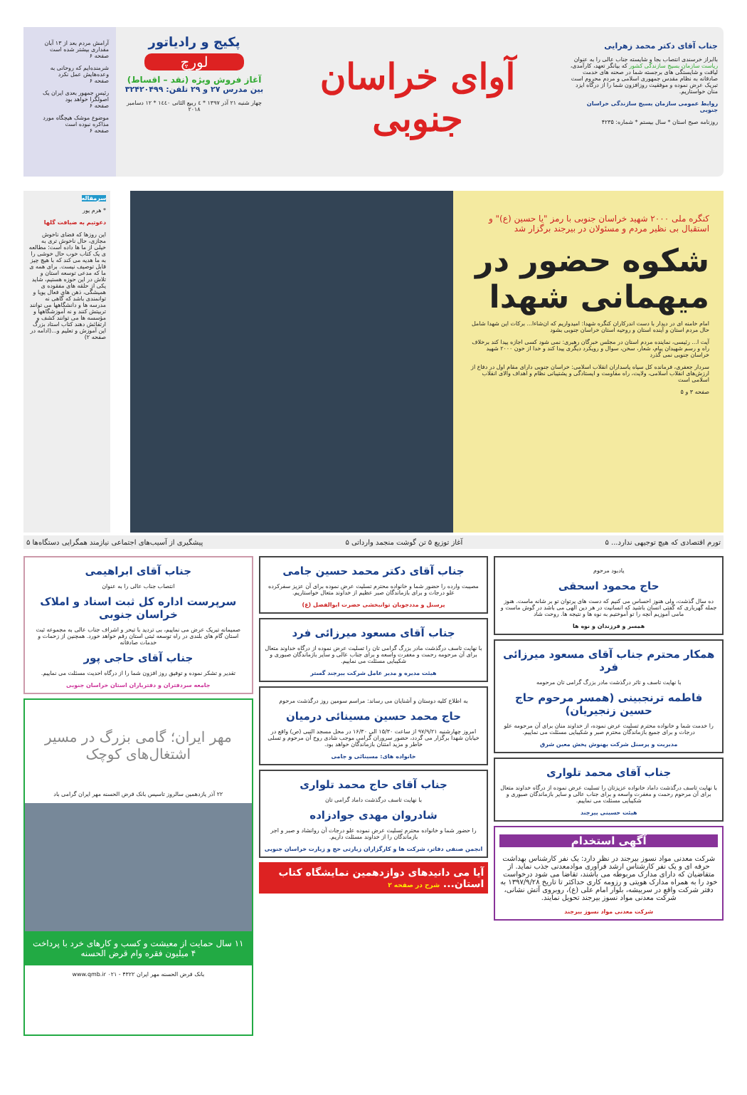جناب آقای دکتر محمد زهرایی
باابراز خرسندی انتصاب بجا و شایسته جناب عالی را به عنوان ریاست سازمان بسیج سازندگی کشور که بیانگر تعهد، کارآمدی، لیاقت و شایستگی های برجسته شما در صحنه های خدمت صادقانه به نظام مقدس جمهوری اسلامی و مردم محروم است تبریک عرض نموده و موفقیت روزافزون شما را از درگاه ایزد منان خواستاریم.
روابط عمومی سازمان بسیج سازندگی خراسان جنوبی
روزنامه صبح استان * سال بیستم * شماره: ۴۲۳۵
آوای خراسان جنوبی
پکیج و رادیاتور
لورچ
آغاز فروش ویژه (نقد – اقساط)
بین مدرس ۲۷ و ۲۹ تلفن: ۳۲۴۲۰۴۹۹
چهار شنبه ۲۱ آذر ۱۳۹۷ * ٤ ربيع الثانى ١٤٤٠ * ١٢ دسامبر ٢٠١٨
آرامش مردم بعد از ۱۳ آبان مقداری بیشتر شده است
صفحه ۶
شرمنده‌ایم که روحانی به وعده‌هایش عمل نکرد
صفحه ۶
رئیس جمهور بعدی ایران یک اصولگرا خواهد بود
صفحه ۶
موضوع موشک هیچگاه مورد مذاکره نبوده است
صفحه ۶
کنگره ملی ۲۰۰۰ شهید خراسان جنوبی با رمز "یا حسین (ع)" و استقبال بی نظیر مردم و مسئولان در بیرجند برگزار شد
شکوه حضور در میهمانی شهدا
امام خامنه ای در دیدار با دست اندرکاران کنگره شهدا: امیدواریم که ان‌شاءا... برکات این شهدا شامل حال مردم استان و آینده استان و روحیه استان خراسان جنوبی بشود
آیت ا... رئیسی، نماینده مردم استان در مجلس خبرگان رهبری: نمی شود کسی اجازه پیدا کند برخلاف راه و رسم شهیدان پیام، شعار، سخن، سوال و رویکرد دیگری پیدا کند و خدا از خون ۲۰۰۰ شهید خراسان جنوبی نمی گذرد
سردار جعفری، فرمانده کل سپاه پاسداران انقلاب اسلامی: خراسان جنوبی دارای مقام اول در دفاع از ارزش‌های انقلاب اسلامی، ولایت، راه مقاومت و ایستادگی و پشتیبانی نظام و اهداف والای انقلاب اسلامی است
صفحه ۳ و ۵
سرمقاله
* هرم پور
دعوتیم به ضیافت گلها
این روزها که فضای ناخوش مجازی، حال ناخوش تری به خیلی از ما ها داده است؛ مطالعه ی یک کتاب خوب حال خوشی را به ما هدیه می کند که با هیچ چیز قابل توصیف نیست. برای همه ی ما که مدعی توسعه استان و تلاش در این حوزه هستیم، شاید یکی از حلقه های مفقوده ی همیشگی، ذهن های فعال پویا و توانمندی باشد که گاهی نه مدرسه ها و دانشگاهها می توانند تربیتش کنند و نه آموزشگاهها و مؤسسه ها می توانند کشف و ارتقائش دهند کتاب استاد بزرگ این آموزش و تعلیم و...(ادامه در صفحه ۲)
تورم اقتصادی که هیچ توجیهی ندارد... ۵ آغاز توزیع ۵ تن گوشت منجمد وارداتی ۵ پیشگیری از آسیب‌های اجتماعی نیازمند همگرایی دستگاه‌ها ۵
یادبود مرحوم
حاج محمود اسحقی
ده سال گذشت، ولی هنوز احساس می کنیم که دست های پرتوان تو بر شانه ماست. هنوز جمله گهرباری که گفتی انسان باشید که انسانیت در هر دین الهی می باشد در گوش ماست و مامی آموزیم آنچه را تو آموختیم به نوه ها و نتیجه ها. روحت شاد
همسر و فرزندان و نوه ها
همکار محترم جناب آقای مسعود میرزائی فرد
با نهایت تاسف و تاثر درگذشت مادر بزرگ گرامی تان مرحومه
فاطمه ترنجبینی (همسر مرحوم حاج حسین زنجیریان)
را خدمت شما و خانواده محترم تسلیت عرض نموده، از خداوند منان برای آن مرحومه علو درجات و برای جمیع بازماندگان محترم صبر و شکیبایی مسئلت می نماییم.
مدیریت و پرسنل شرکت بهنوش پخش معین شرق
جناب آقای محمد تلواری
با نهایت تاسف درگذشت داماد خانواده عزیزتان را تسلیت عرض نموده از درگاه خداوند متعال برای آن مرحوم رحمت و مغفرت واسعه و برای جناب عالی و سایر بازماندگان صبوری و شکیبایی مسئلت می نماییم.
هیئت حسینی بیرجند
آگهی استخدام
شرکت معدنی مواد نسوز بیرجند در نظر دارد: یک نفر کارشناس بهداشت حرفه ای و یک نفر کارشناس ارشد فرآوری موادمعدنی جذب نماید. از متقاضیان که دارای مدارک مربوطه می باشند، تقاضا می شود درخواست خود را به همراه مدارک هویتی و رزومه کاری حداکثر تا تاریخ ۱۳۹۷/۹/۲۸ به دفتر شرکت واقع در سربیشه، بلوار امام علی (ع)، روبروی آتش نشانی، شرکت معدنی مواد نسوز بیرجند تحویل نمایند.
شرکت معدنی مواد نسوز بیرجند
جناب آقای دکتر محمد حسین جامی
مصیبت وارده را حضور شما و خانواده محترم تسلیت عرض نموده برای آن عزیز سفرکرده علو درجات و برای بازماندگان صبر عظیم از خداوند متعال خواستاریم.
پرسنل و مددجویان توانبخشی حضرت ابوالفضل (ع)
جناب آقای مسعود میرزائی فرد
با نهایت تاسف درگذشت مادر بزرگ گرامی تان را تسلیت عرض نموده از درگاه خداوند متعال برای آن مرحومه رحمت و مغفرت واسعه و برای جناب عالی و سایر بازماندگان صبوری و شکیبایی مسئلت می نماییم.
هیئت مدیره و مدیر عامل شرکت بیرجند گستر
به اطلاع کلیه دوستان و آشنایان می رساند: مراسم سومین روز درگذشت مرحوم
حاج محمد حسین مسینائی درمیان
امروز چهارشنبه ۹۷/۹/۲۱ از ساعت ۱۵/۳۰ الی ۱۶/۳۰ در محل مسجد النبی (ص) واقع در خیابان شهدا برگزار می گردد، حضور سروران گرامی موجب شادی روح آن مرحوم و تسلی خاطر و مزید امتنان بازماندگان خواهد بود.
خانواده های: مسینائی و جامی
جناب آقای حاج محمد تلواری
با نهایت تاسف درگذشت داماد گرامی تان
شادروان مهدی جوادزاده
را حضور شما و خانواده محترم تسلیت عرض نموده علو درجات آن روانشاد و صبر و اجر بازماندگان را از خداوند مسئلت داریم.
انجمن صنفی دفاتر، شرکت ها و کارگزاران زیارتی حج و زیارت خراسان جنوبی
آیا می دانیدهای دوازدهمین نمایشگاه کتاب استان... شرح در صفحه ۲
جناب آقای ابراهیمی
انتصاب جناب عالی را به عنوان
سرپرست اداره کل ثبت اسناد و املاک خراسان جنوبی
صمیمانه تبریک عرض می نماییم، بی تردید با تبحر و اشراف جناب عالی به مجموعه ثبت استان گام های بلندی در راه توسعه ثبتی استان رقم خواهد خورد. همچنین از زحمات و خدمات صادقانه
جناب آقای حاجی پور
تقدیر و تشکر نموده و توفیق روز افزون شما را از درگاه احدیت مسئلت می نماییم.
جامعه سردفتران و دفتریاران استان خراسان جنوبی
مهر ایران؛ گامی بزرگ در مسیر اشتغال‌های کوچک
۲۲ آذر یازدهمین سالروز تاسیس بانک قرض الحسنه مهر ایران گرامی باد
۱۱ سال حمایت از معیشت و کسب و کارهای خرد با پرداخت ۴ میلیون فقره وام قرض الحسنه
بانک قرض الحسنه مهر ایران www.qmb.ir ۰۲۱ - ۴۳۲۲